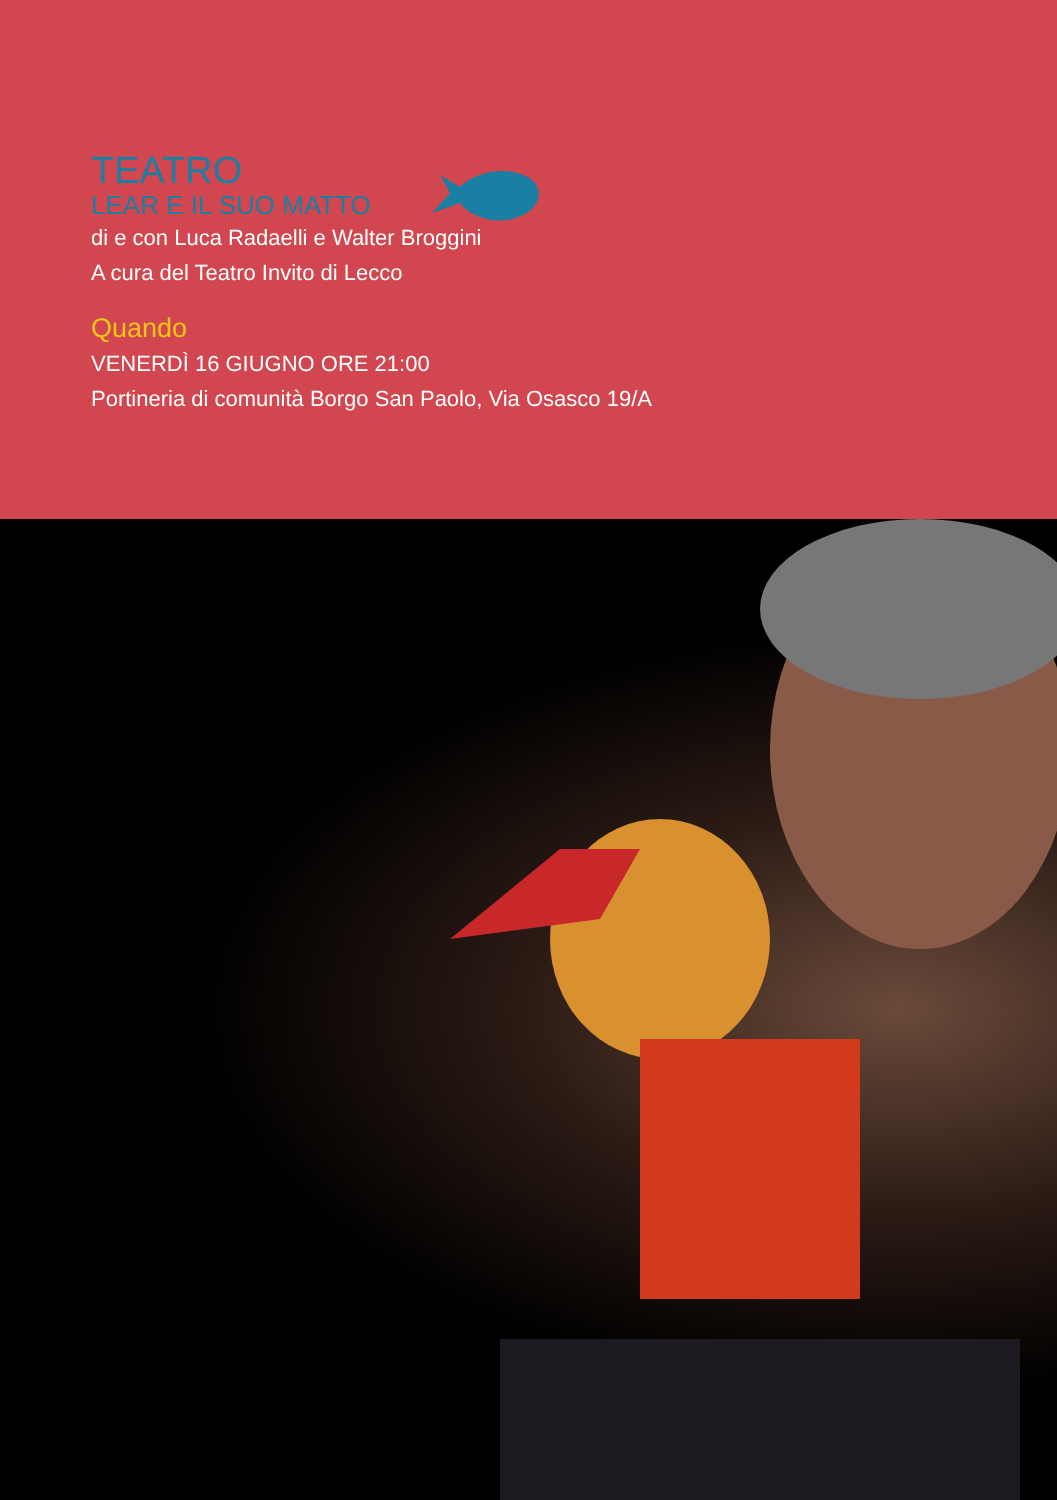TEATRO
LEAR E IL SUO MATTO
di e con Luca Radaelli e Walter Broggini
A cura del Teatro Invito di Lecco
Quando
VENERDÌ 16 GIUGNO ORE 21:00
Portineria di comunità Borgo San Paolo, Via Osasco 19/A